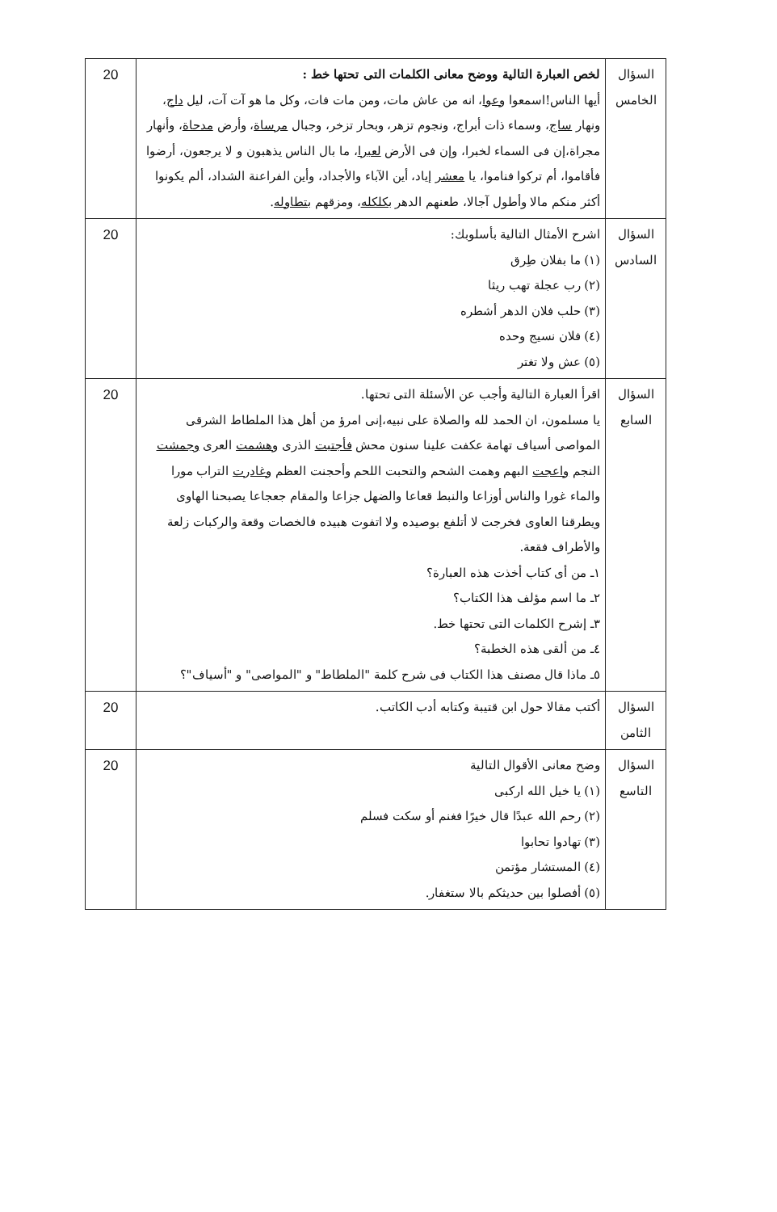| السؤال الخامس | لخص العبارة التالية ووضح معانى الكلمات التى تحتها خط : أيها الناس!اسمعوا وعوا ، انه من عاش مات، ومن مات فات، وكل ما هو آت آت، ليل داج ، ونهار ساج ، وسماء ذات أبراج، ونجوم تزهر، وبحار تزخر، وجبال مرساة ، وأرض مدحاة ، وأنهار مجراة،إن فى السماء لخبرا، وإن فى الأرض لعبرا ، ما بال الناس يذهبون و لا يرجعون، أرضوا فأقاموا، أم تركوا فناموا، يا معشر إياد، أين الآباء والأجداد، وأين الفراعنة الشداد، ألم يكونوا أكثر منكم مالا وأطول آجالا، طعنهم الدهر بكلكله ، ومزقهم بتطاوله . | 20 |
| السؤال السادس | اشرح الأمثال التالية بأسلوبك: (١) ما بفلان طِرق (٢) رب عجلة تهب ريثا (٣) حلب فلان الدهر أشطره (٤) فلان نسيج وحده (٥) عش ولا تغتر | 20 |
| السؤال السابع | اقرأ العبارة التالية وأجب عن الأسئلة التى تحتها. يا مسلمون، ان الحمد لله والصلاة على نبيه،إنى امرؤ من أهل هذا الملطاط الشرقى المواصى أسياف تهامة عكفت علينا سنون محش فأجتبت الذرى وهشمت العرى وجمشت النجم واعجت البهم وهمت الشحم والتحبت اللحم وأحجنت العظم وغادرت التراب مورا والماء غورا والناس أوزاعا والنبط قعاعا والضهل جزاعا والمقام جعجاعا يصبحنا الهاوى ويطرقنا العاوى فخرجت لا أتلفع بوصيده ولا اتفوت هبيده فالخصات وقعة والركبات زلعة والأطراف فقعة. ١ـ من أى كتاب أخذت هذه العبارة؟ ٢ـ ما اسم مؤلف هذا الكتاب؟ ٣ـ إشرح الكلمات التى تحتها خط. ٤ـ من ألقى هذه الخطبة؟ ٥ـ ماذا قال مصنف هذا الكتاب فى شرح كلمة "الملطاط" و "المواصى" و "أسياف"؟ | 20 |
| السؤال الثامن | أكتب مقالا حول ابن قتيبة وكتابه أدب الكاتب. | 20 |
| السؤال التاسع | وضح معانى الأقوال التالية (١) يا خيل الله اركبى (٢) رحم الله عبدًا قال خيرًا فغنم أو سكت فسلم (٣) تهادوا تحابوا (٤) المستشار مؤتمن (٥) أفصلوا بين حديثكم بالا ستغفار. | 20 |